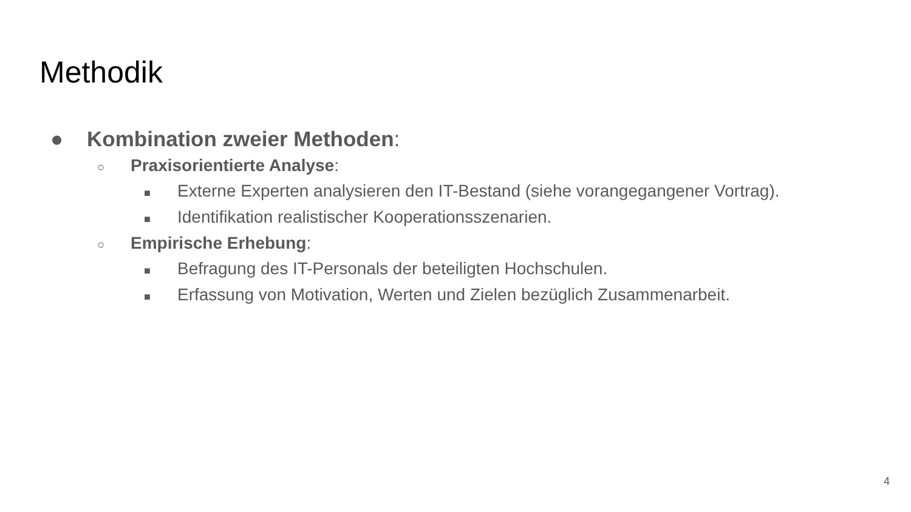Methodik
● Kombination zweier Methoden:
○ Praxisorientierte Analyse:
■ Externe Experten analysieren den IT-Bestand (siehe vorangegangener Vortrag).
■ Identifikation realistischer Kooperationsszenarien.
○ Empirische Erhebung:
■ Befragung des IT-Personals der beteiligten Hochschulen.
■ Erfassung von Motivation, Werten und Zielen bezüglich Zusammenarbeit.
4